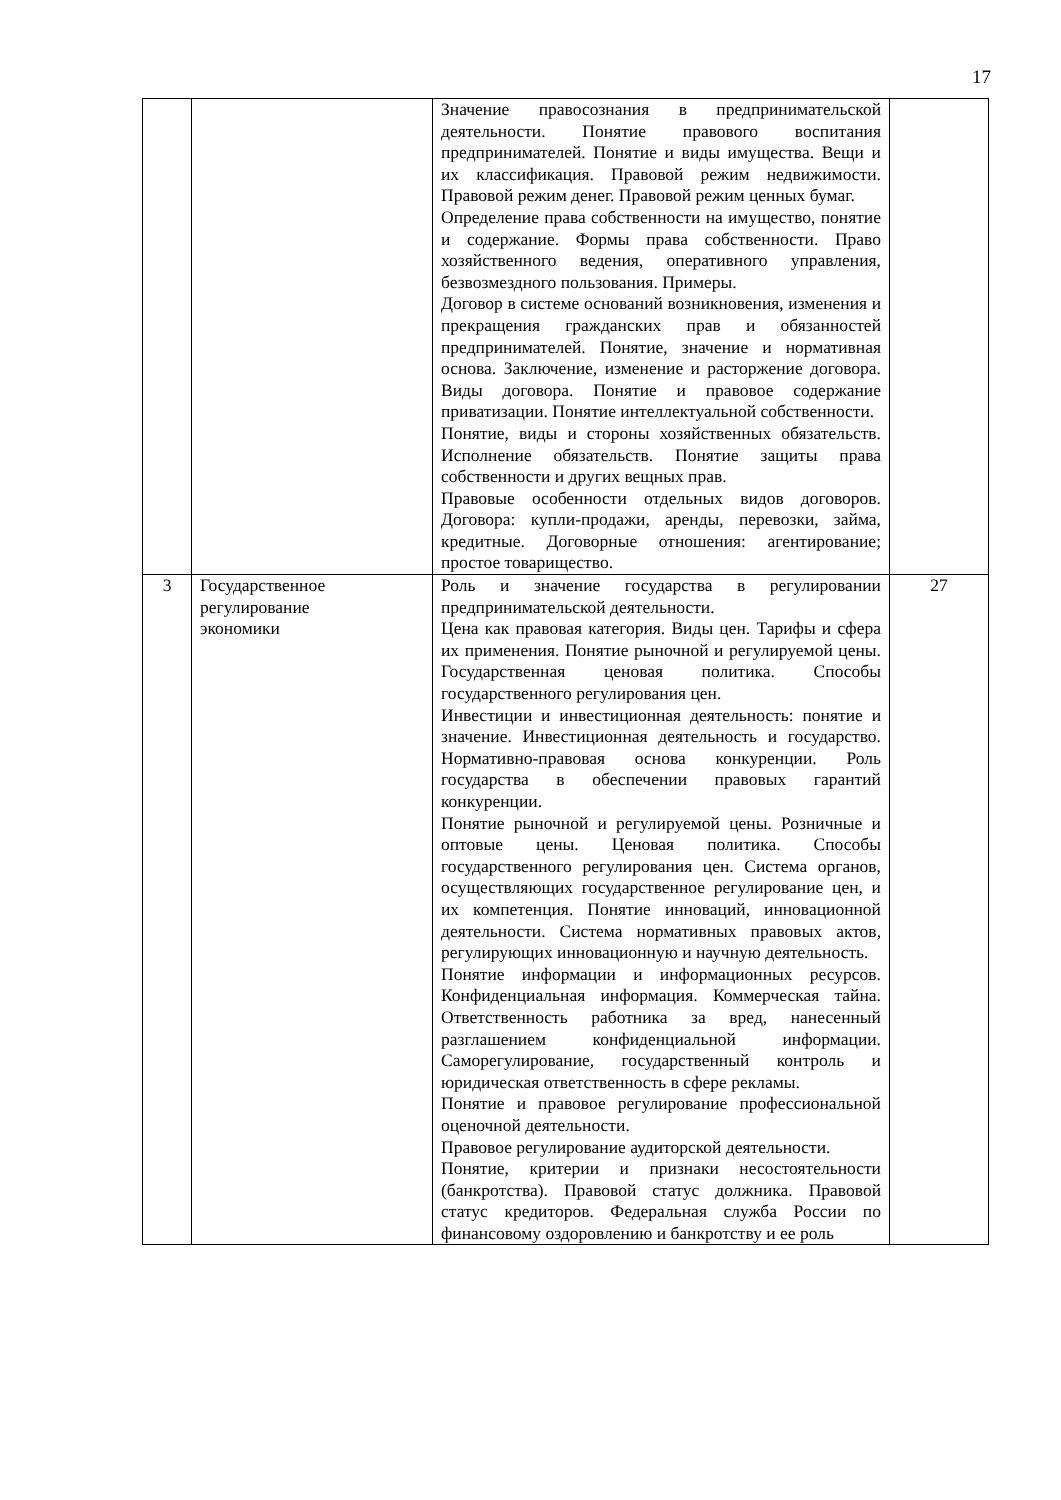17
| | | Значение правосознания в предпринимательской деятельности. Понятие правового воспитания предпринимателей. Понятие и виды имущества. Вещи и их классификация. Правовой режим недвижимости. Правовой режим денег. Правовой режим ценных бумаг. Определение права собственности на имущество, понятие и содержание. Формы права собственности. Право хозяйственного ведения, оперативного управления, безвозмездного пользования. Примеры. Договор в системе оснований возникновения, изменения и прекращения гражданских прав и обязанностей предпринимателей. Понятие, значение и нормативная основа. Заключение, изменение и расторжение договора. Виды договора. Понятие и правовое содержание приватизации. Понятие интеллектуальной собственности. Понятие, виды и стороны хозяйственных обязательств. Исполнение обязательств. Понятие защиты права собственности и других вещных прав. Правовые особенности отдельных видов договоров. Договора: купли-продажи, аренды, перевозки, займа, кредитные. Договорные отношения: агентирование; простое товарищество. | |
| 3 | Государственное регулирование экономики | Роль и значение государства в регулировании предпринимательской деятельности. Цена как правовая категория. Виды цен. Тарифы и сфера их применения. Понятие рыночной и регулируемой цены. Государственная ценовая политика. Способы государственного регулирования цен. Инвестиции и инвестиционная деятельность: понятие и значение. Инвестиционная деятельность и государство. Нормативно-правовая основа конкуренции. Роль государства в обеспечении правовых гарантий конкуренции. Понятие рыночной и регулируемой цены. Розничные и оптовые цены. Ценовая политика. Способы государственного регулирования цен. Система органов, осуществляющих государственное регулирование цен, и их компетенция. Понятие инноваций, инновационной деятельности. Система нормативных правовых актов, регулирующих инновационную и научную деятельность. Понятие информации и информационных ресурсов. Конфиденциальная информация. Коммерческая тайна. Ответственность работника за вред, нанесенный разглашением конфиденциальной информации. Саморегулирование, государственный контроль и юридическая ответственность в сфере рекламы. Понятие и правовое регулирование профессиональной оценочной деятельности. Правовое регулирование аудиторской деятельности. Понятие, критерии и признаки несостоятельности (банкротства). Правовой статус должника. Правовой статус кредиторов. Федеральная служба России по финансовому оздоровлению и банкротству и ее роль | 27 |